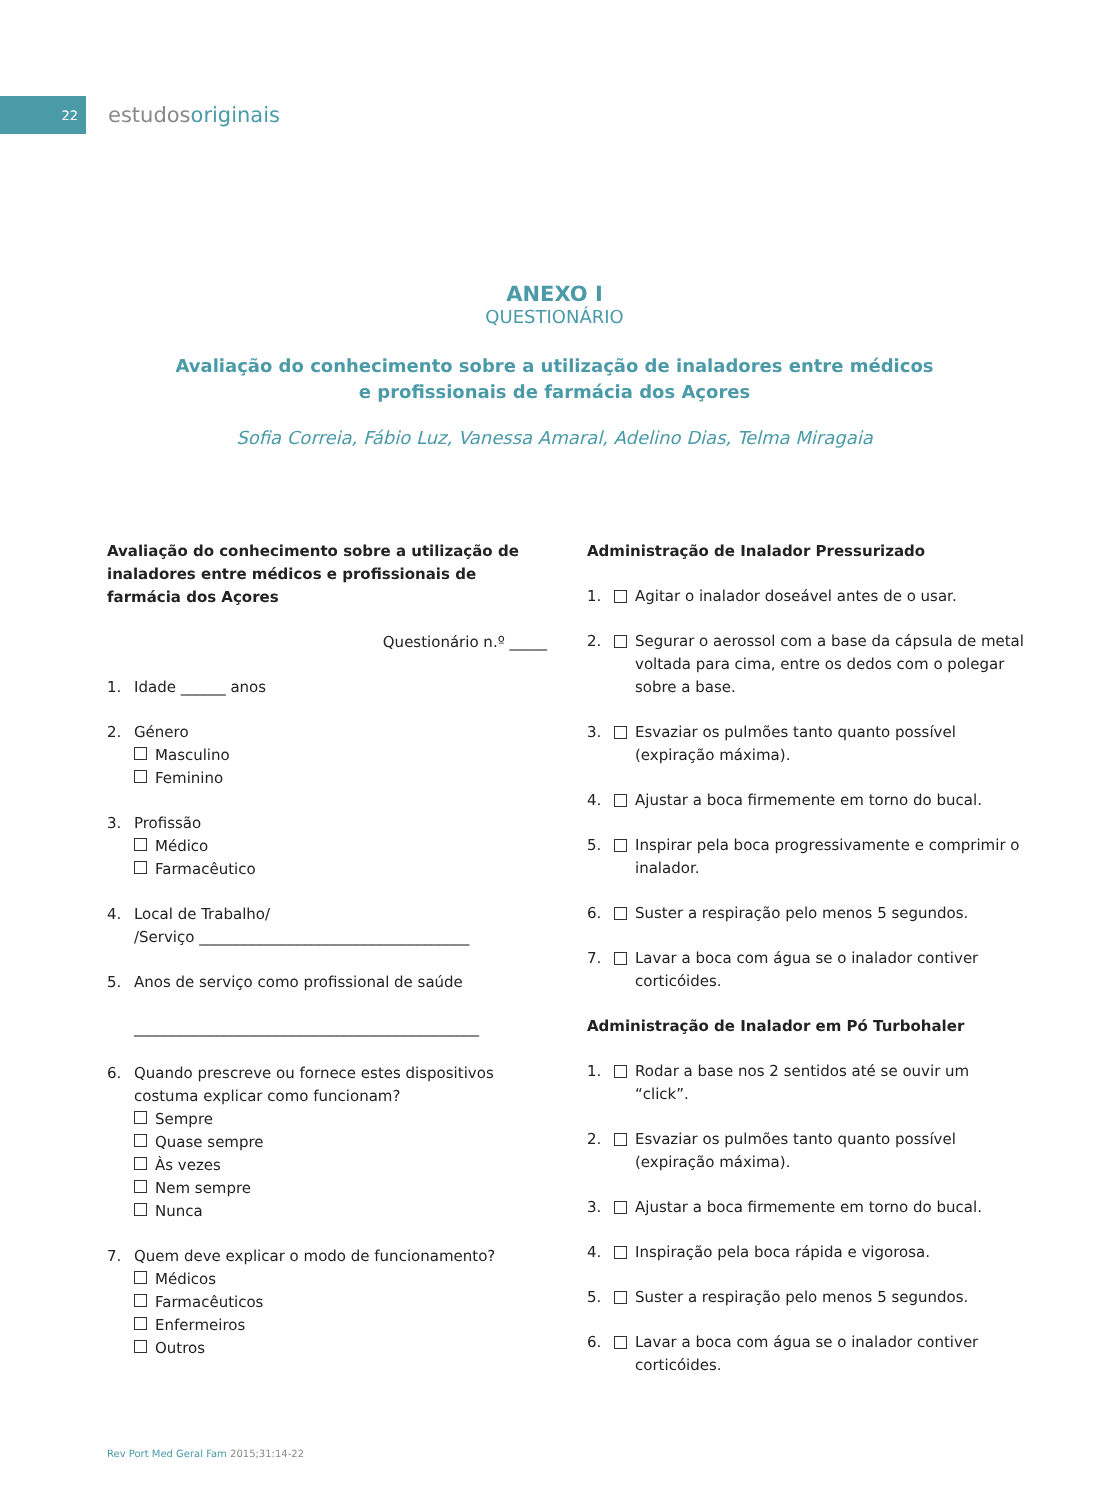22
estudosoriginais
ANEXO I
QUESTIONÁRIO
Avaliação do conhecimento sobre a utilização de inaladores entre médicos
e profissionais de farmácia dos Açores
Sofia Correia, Fábio Luz, Vanessa Amaral, Adelino Dias, Telma Miragaia
Avaliação do conhecimento sobre a utilização de inaladores entre médicos e profissionais de farmácia dos Açores
Questionário n.º _____
1. Idade ______ anos
2. Género
Masculino
Feminino
3. Profissão
Médico
Farmacêutico
4. Local de Trabalho/
/Serviço ____________________________________
5. Anos de serviço como profissional de saúde
______________________________________________
6. Quando prescreve ou fornece estes dispositivos costuma explicar como funcionam?
Sempre
Quase sempre
Às vezes
Nem sempre
Nunca
7. Quem deve explicar o modo de funcionamento?
Médicos
Farmacêuticos
Enfermeiros
Outros
Administração de Inalador Pressurizado
1. Agitar o inalador doseável antes de o usar.
2. Segurar o aerossol com a base da cápsula de metal voltada para cima, entre os dedos com o polegar sobre a base.
3. Esvaziar os pulmões tanto quanto possível (expiração máxima).
4. Ajustar a boca firmemente em torno do bucal.
5. Inspirar pela boca progressivamente e comprimir o inalador.
6. Suster a respiração pelo menos 5 segundos.
7. Lavar a boca com água se o inalador contiver corticóides.
Administração de Inalador em Pó Turbohaler
1. Rodar a base nos 2 sentidos até se ouvir um “click”.
2. Esvaziar os pulmões tanto quanto possível (expiração máxima).
3. Ajustar a boca firmemente em torno do bucal.
4. Inspiração pela boca rápida e vigorosa.
5. Suster a respiração pelo menos 5 segundos.
6. Lavar a boca com água se o inalador contiver corticóides.
Rev Port Med Geral Fam 2015;31:14-22